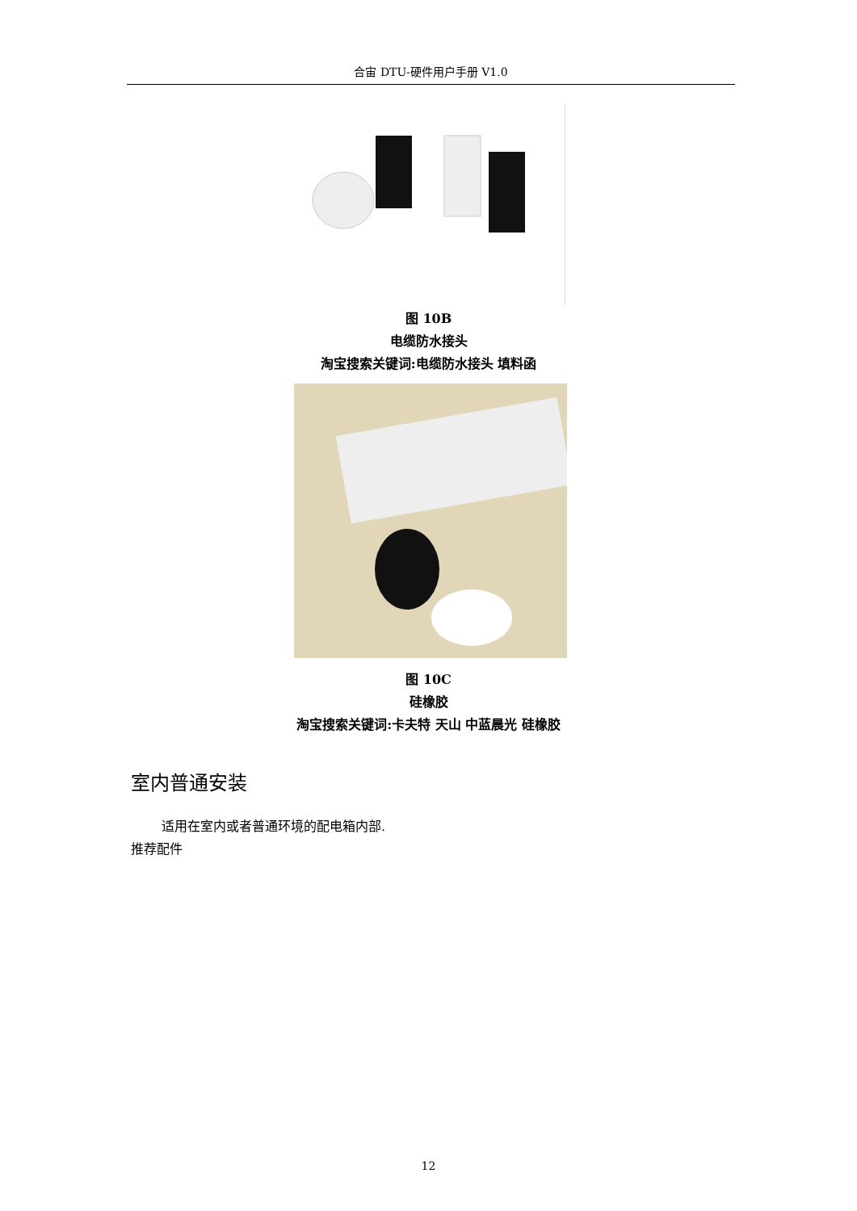合宙 DTU-硬件用户手册 V1.0
图 10B
电缆防水接头
淘宝搜索关键词:电缆防水接头 填料函
图 10C
硅橡胶
淘宝搜索关键词:卡夫特 天山 中蓝晨光 硅橡胶
室内普通安装
适用在室内或者普通环境的配电箱内部.
推荐配件
12